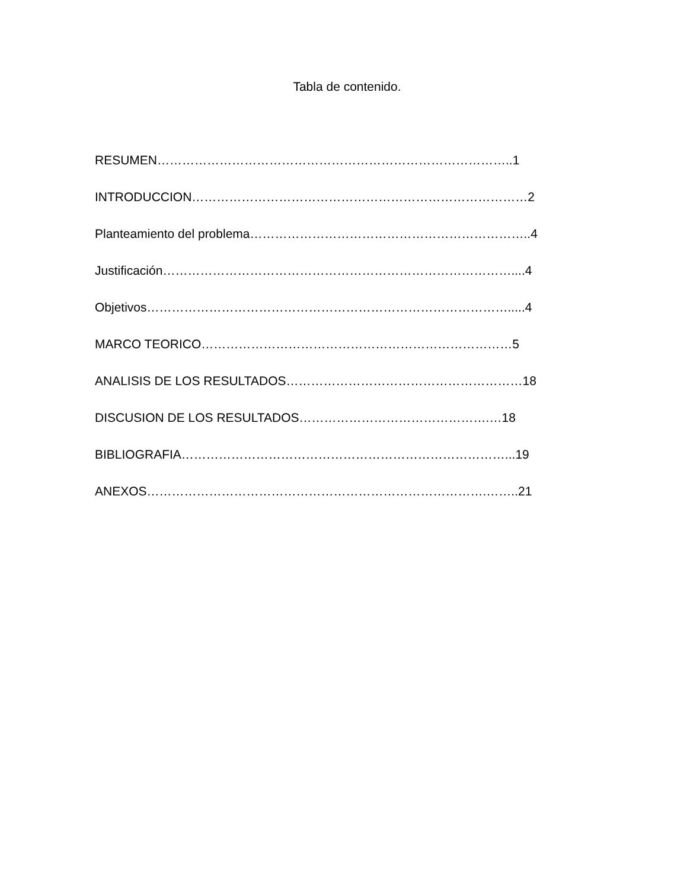Tabla de contenido.
RESUMEN…………………………………………………………………………..1
INTRODUCCION………………………………………………………………………2
Planteamiento del problema…………………………………………………………..4
Justificación…………………………………………………………………………....4
Objetivos…………………………………………………………………………….....4
MARCO TEORICO…………………………………………………………………5
ANALISIS DE LOS RESULTADOS…………………………………………………18
DISCUSION DE LOS RESULTADOS……………………………………….…18
BIBLIOGRAFIA……………………………………………………………………...19
ANEXOS……………………………………………………………………….……..21